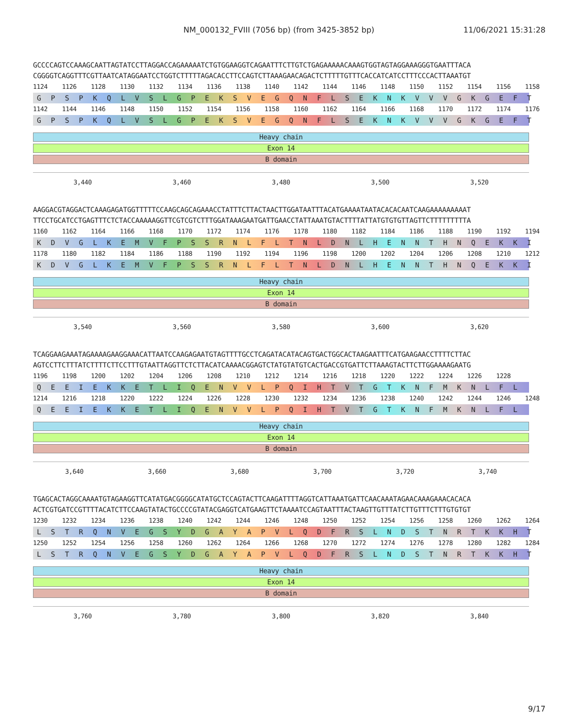NM_000132_FVIII (7056 bp) (from 3425-3852 bp) 11/06/2021 15:31:28
GCCCCAGTCCAAAGCAATTAGTATCCTTAGGACCAGAAAAATCTGTGGAAGGTCAGAATTTCTTGTCTGAGAAAAACAAAGTGGTAGTAGGAAAGGGTGAATTTACA
CGGGGTCAGGTTTCGTTAATCATAGGAATCCTGGTCTTTTTAGACACCTTCCAGTCTTAAAGAACAGACTCTTTTTGTTTCACCATCATCCTTTCCCACTTAAATGT
1124 1126 1128 1130 1132 1134 1136 1138 1140 1142 1144 1146 1148 1150 1152 1154 1156 1158
G P S P K Q L V S L G P E K S V E G Q N F L S E K N K V V V G K G E F T
1142 1144 1146 1148 1150 1152 1154 1156 1158 1160 1162 1164 1166 1168 1170 1172 1174 1176
G P S P K Q L V S L G P E K S V E G Q N F L S E K N K V V V G K G E F T
Heavy chain
Exon 14
B domain
3,440 3,460 3,480 3,500 3,520
AAGGACGTAGGACTCAAAGAGATGGTTTTTCCAAGCAGCAGAAACCTATTTCTTACTAACTTGGATAATTTACATGAAAATAATACACACAATCAAGAAAAAAAAAT
TTCCTGCATCCTGAGTTTCTCTACCAAAAAGGTTCGTCGTCTTTGGATAAAGAATGATTGAACCTATTAAATGTACTTTTATTATGTGTGTTAGTTCTTTTTTTTTA
1160 1162 1164 1166 1168 1170 1172 1174 1176 1178 1180 1182 1184 1186 1188 1190 1192 1194
K D V G L K E M V F P S S R N L F L T N L D N L H E N N T H N Q E K K I
1178 1180 1182 1184 1186 1188 1190 1192 1194 1196 1198 1200 1202 1204 1206 1208 1210 1212
K D V G L K E M V F P S S R N L F L T N L D N L H E N N T H N Q E K K I
Heavy chain
Exon 14
B domain
3,540 3,560 3,580 3,600 3,620
TCAGGAAGAAATAGAAAAGAAGGAAACATTAATCCAAGAGAATGTAGTTTTGCCTCAGATACATACAGTGACTGGCACTAAGAATTTCATGAAGAACCTTTTCTTAC
AGTCCTTCTTTATCTTTTCTTCCTTTGTAATTAGGTTCTCTTACATCAAAACGGAGTCTATGTATGTCACTGACCGTGATTCTTAAAGTACTTCTTGGAAAAGAATG
1196 1198 1200 1202 1204 1206 1208 1210 1212 1214 1216 1218 1220 1222 1224 1226 1228
Q E E I E K K E T L I Q E N V V L P Q I H T V T G T K N F M K N L F L
1214 1216 1218 1220 1222 1224 1226 1228 1230 1232 1234 1236 1238 1240 1242 1244 1246 1248
Q E E I E K K E T L I Q E N V V L P Q I H T V T G T K N F M K N L F L
Heavy chain
Exon 14
B domain
3,640 3,660 3,680 3,700 3,720 3,740
TGAGCACTAGGCAAAATGTAGAAGGTTCATATGACGGGGCATATGCTCCAGTACTTCAAGATTTTAGGTCATTAAATGATTCAACAAATAGAACAAAGAAACACACA
ACTCGTGATCCGTTTTACATCTTCCAAGTATACTGCCCCGTATACGAGGTCATGAAGTTCTAAAATCCAGTAATTTACTAAGTTGTTTATCTTGTTTCTTTGTGTGT
1230 1232 1234 1236 1238 1240 1242 1244 1246 1248 1250 1252 1254 1256 1258 1260 1262 1264
L S T R Q N V E G S Y D G A Y A P V L Q D F R S L N D S T N R T K K H T
1250 1252 1254 1256 1258 1260 1262 1264 1266 1268 1270 1272 1274 1276 1278 1280 1282 1284
L S T R Q N V E G S Y D G A Y A P V L Q D F R S L N D S T N R T K K H T
Heavy chain
Exon 14
B domain
3,760 3,780 3,800 3,820 3,840
9/17